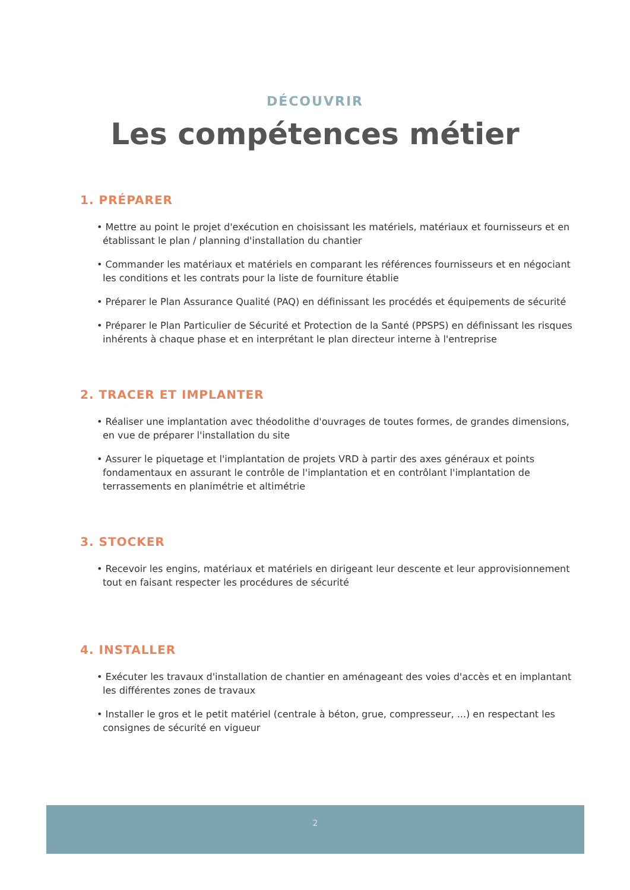DÉCOUVRIR
Les compétences métier
1. PRÉPARER
• Mettre au point le projet d'exécution en choisissant les matériels, matériaux et fournisseurs et en établissant le plan / planning d'installation du chantier
• Commander les matériaux et matériels en comparant les références fournisseurs et en négociant les conditions et les contrats pour la liste de fourniture établie
• Préparer le Plan Assurance Qualité (PAQ) en définissant les procédés et équipements de sécurité
• Préparer le Plan Particulier de Sécurité et Protection de la Santé (PPSPS) en définissant les risques inhérents à chaque phase et en interprétant le plan directeur interne à l'entreprise
2. TRACER ET IMPLANTER
• Réaliser une implantation avec théodolithe d'ouvrages de toutes formes, de grandes dimensions, en vue de préparer l'installation du site
• Assurer le piquetage et l'implantation de projets VRD à partir des axes généraux et points fondamentaux en assurant le contrôle de l'implantation et en contrôlant l'implantation de terrassements en planimétrie et altimétrie
3. STOCKER
• Recevoir les engins, matériaux et matériels en dirigeant leur descente et leur approvisionnement tout en faisant respecter les procédures de sécurité
4. INSTALLER
• Exécuter les travaux d'installation de chantier en aménageant des voies d'accès et en implantant les différentes zones de travaux
• Installer le gros et le petit matériel (centrale à béton, grue, compresseur, ...) en respectant les consignes de sécurité en vigueur
2